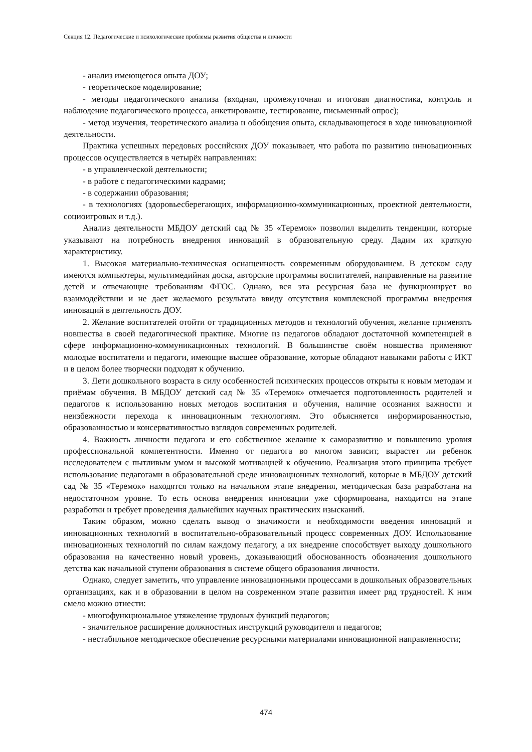Секция 12. Педагогические и психологические проблемы развития общества и личности
- анализ имеющегося опыта ДОУ;
- теоретическое моделирование;
- методы педагогического анализа (входная, промежуточная и итоговая диагностика, контроль и наблюдение педагогического процесса, анкетирование, тестирование, письменный опрос);
- метод изучения, теоретического анализа и обобщения опыта, складывающегося в ходе инновационной деятельности.
Практика успешных передовых российских ДОУ показывает, что работа по развитию инновационных процессов осуществляется в четырёх направлениях:
- в управленческой деятельности;
- в работе с педагогическими кадрами;
- в содержании образования;
- в технологиях (здоровьесберегающих, информационно-коммуникационных, проектной деятельности, социоигровых и т.д.).
Анализ деятельности МБДОУ детский сад № 35 «Теремок» позволил выделить тенденции, которые указывают на потребность внедрения инноваций в образовательную среду. Дадим их краткую характеристику.
1. Высокая материально-техническая оснащенность современным оборудованием. В детском саду имеются компьютеры, мультимедийная доска, авторские программы воспитателей, направленные на развитие детей и отвечающие требованиям ФГОС. Однако, вся эта ресурсная база не функционирует во взаимодействии и не дает желаемого результата ввиду отсутствия комплексной программы внедрения инноваций в деятельность ДОУ.
2. Желание воспитателей отойти от традиционных методов и технологий обучения, желание применять новшества в своей педагогической практике. Многие из педагогов обладают достаточной компетенцией в сфере информационно-коммуникационных технологий. В большинстве своём новшества применяют молодые воспитатели и педагоги, имеющие высшее образование, которые обладают навыками работы с ИКТ и в целом более творчески подходят к обучению.
3. Дети дошкольного возраста в силу особенностей психических процессов открыты к новым методам и приёмам обучения. В МБДОУ детский сад № 35 «Теремок» отмечается подготовленность родителей и педагогов к использованию новых методов воспитания и обучения, наличие осознания важности и неизбежности перехода к инновационным технологиям. Это объясняется информированностью, образованностью и консервативностью взглядов современных родителей.
4. Важность личности педагога и его собственное желание к саморазвитию и повышению уровня профессиональной компетентности. Именно от педагога во многом зависит, вырастет ли ребенок исследователем с пытливым умом и высокой мотивацией к обучению. Реализация этого принципа требует использование педагогами в образовательной среде инновационных технологий, которые в МБДОУ детский сад № 35 «Теремок» находятся только на начальном этапе внедрения, методическая база разработана на недостаточном уровне. То есть основа внедрения инновации уже сформирована, находится на этапе разработки и требует проведения дальнейших научных практических изысканий.
Таким образом, можно сделать вывод о значимости и необходимости введения инноваций и инновационных технологий в воспитательно-образовательный процесс современных ДОУ. Использование инновационных технологий по силам каждому педагогу, а их внедрение способствует выходу дошкольного образования на качественно новый уровень, доказывающий обоснованность обозначения дошкольного детства как начальной ступени образования в системе общего образования личности.
Однако, следует заметить, что управление инновационными процессами в дошкольных образовательных организациях, как и в образовании в целом на современном этапе развития имеет ряд трудностей. К ним смело можно отнести:
- многофункциональное утяжеление трудовых функций педагогов;
- значительное расширение должностных инструкций руководителя и педагогов;
- нестабильное методическое обеспечение ресурсными материалами инновационной направленности;
474